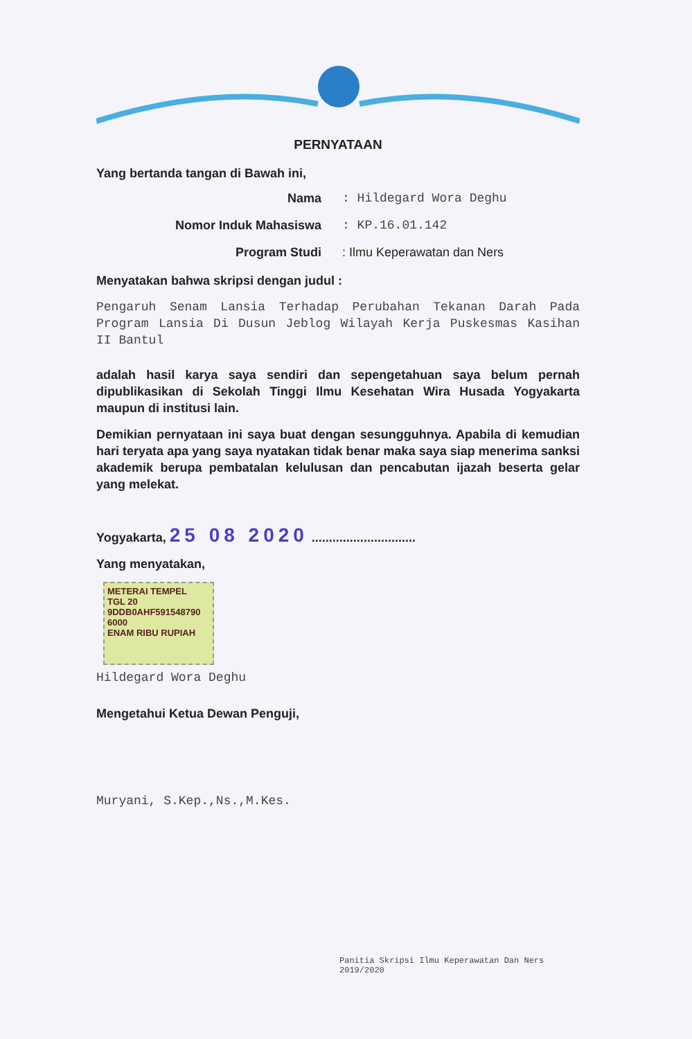PERNYATAAN
Yang bertanda tangan di Bawah ini,
Nama: Hildegard Wora Deghu
Nomor Induk Mahasiswa: KP.16.01.142
Program Studi: Ilmu Keperawatan dan Ners
Menyatakan bahwa skripsi dengan judul :
Pengaruh Senam Lansia Terhadap Perubahan Tekanan Darah Pada Program Lansia Di Dusun Jeblog Wilayah Kerja Puskesmas Kasihan II Bantul
adalah hasil karya saya sendiri dan sepengetahuan saya belum pernah dipublikasikan di Sekolah Tinggi Ilmu Kesehatan Wira Husada Yogyakarta maupun di institusi lain.
Demikian pernyataan ini saya buat dengan sesungguhnya. Apabila di kemudian hari teryata apa yang saya nyatakan tidak benar maka saya siap menerima sanksi akademik berupa pembatalan kelulusan dan pencabutan ijazah beserta gelar yang melekat.
Yogyakarta, 25 08 2020 ..............................
Yang menyatakan,
METERAI TEMPEL
TGL 20
9DDB0AHF591548790
6000
ENAM RIBU RUPIAH
Hildegard Wora Deghu
Mengetahui Ketua Dewan Penguji,
Muryani, S.Kep.,Ns.,M.Kes.
Panitia Skripsi Ilmu Keperawatan Dan Ners
2019/2020